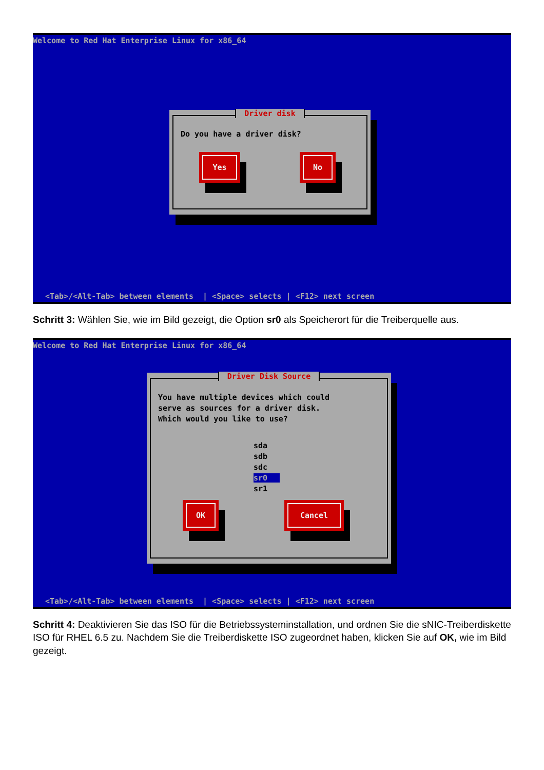Welcome to Red Hat Enterprise Linux for x86_64
Driver disk
Do you have a driver disk?
Yes No
<Tab>/<Alt-Tab> between elements | <Space> selects | <F12> next screen
Schritt 3: Wählen Sie, wie im Bild gezeigt, die Option sr0 als Speicherort für die Treiberquelle aus.
Welcome to Red Hat Enterprise Linux for x86_64
Driver Disk Source
You have multiple devices which could
serve as sources for a driver disk.
Which would you like to use?
sda
sdb
sdc
sr0
sr1
OK Cancel
<Tab>/<Alt-Tab> between elements | <Space> selects | <F12> next screen
Schritt 4: Deaktivieren Sie das ISO für die Betriebssysteminstallation, und ordnen Sie die sNIC-Treiberdiskette ISO für RHEL 6.5 zu. Nachdem Sie die Treiberdiskette ISO zugeordnet haben, klicken Sie auf OK, wie im Bild gezeigt.